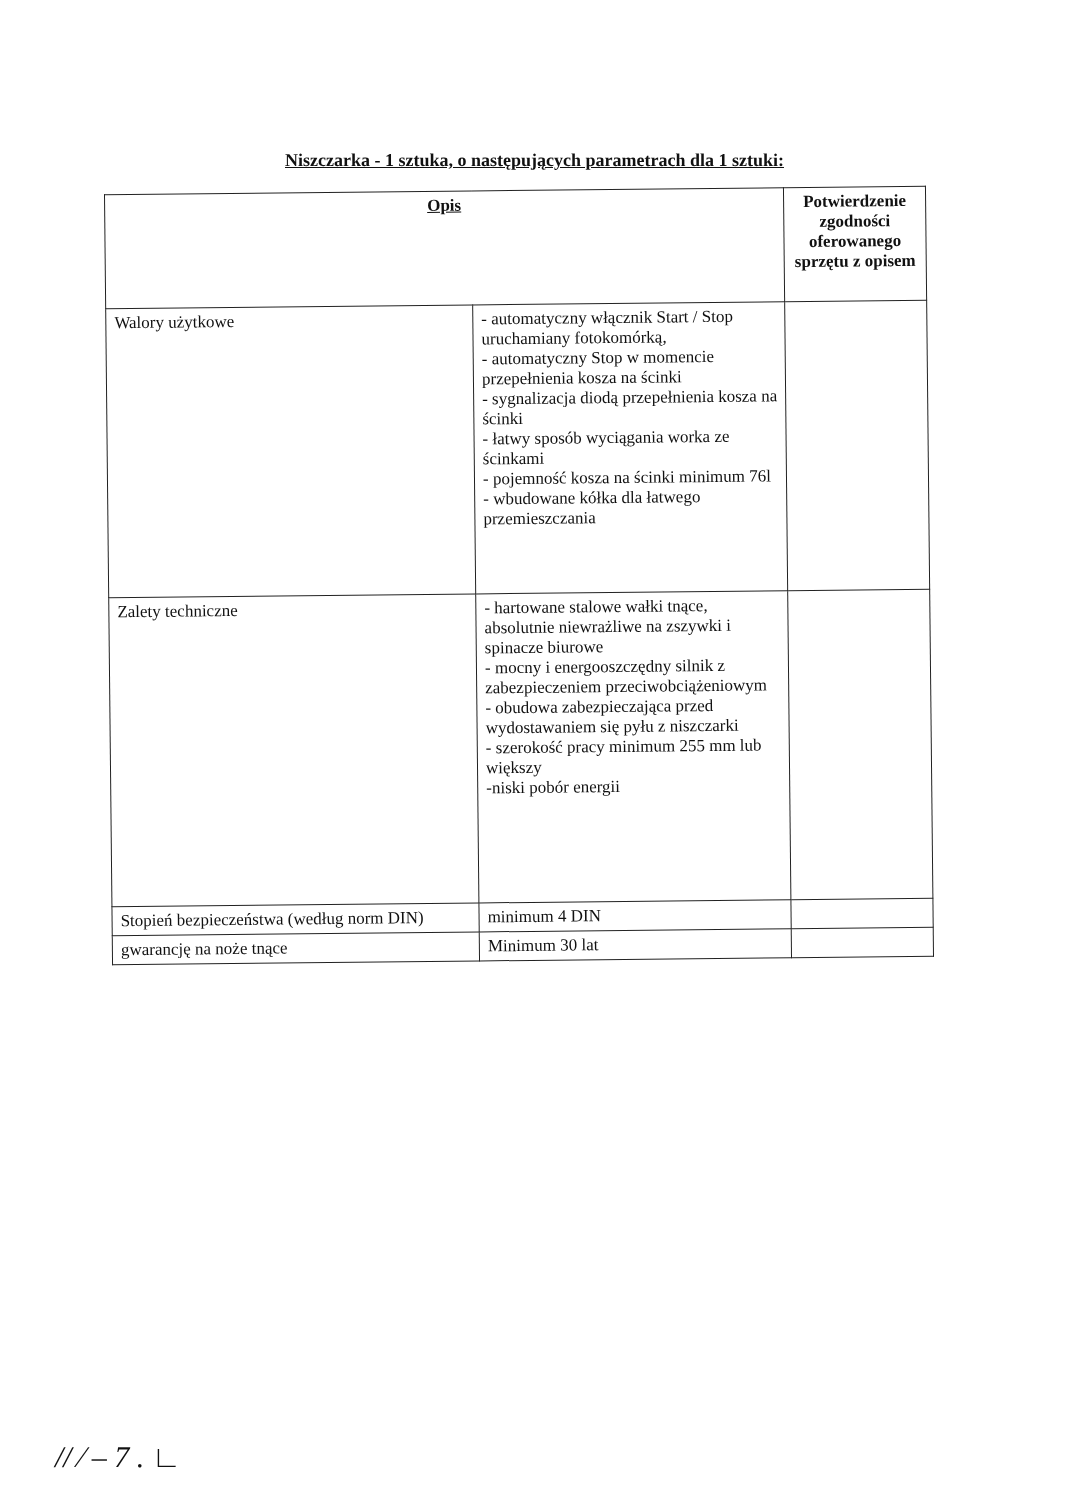Niszczarka - 1 sztuka, o następujących parametrach dla 1 sztuki:
| Opis | | Potwierdzenie zgodności oferowanego sprzętu z opisem |
| --- | --- | --- |
| Walory użytkowe | - automatyczny włącznik Start / Stop uruchamiany fotokomórką, - automatyczny Stop w momencie przepełnienia kosza na ścinki - sygnalizacja diodą przepełnienia kosza na ścinki - łatwy sposób wyciągania worka ze ścinkami - pojemność kosza na ścinki minimum 76l - wbudowane kółka dla łatwego przemieszczania | |
| Zalety techniczne | - hartowane stalowe wałki tnące, absolutnie niewrażliwe na zszywki i spinacze biurowe - mocny i energooszczędny silnik z zabezpieczeniem przeciwobciążeniowym - obudowa zabezpieczająca przed wydostawaniem się pyłu z niszczarki - szerokość pracy minimum 255 mm lub większy -niski pobór energii | |
| Stopień bezpieczeństwa (według norm DIN) | minimum 4 DIN | |
| gwarancję na noże tnące | Minimum 30 lat | |
// ⁄ ‒ 7 . ∟